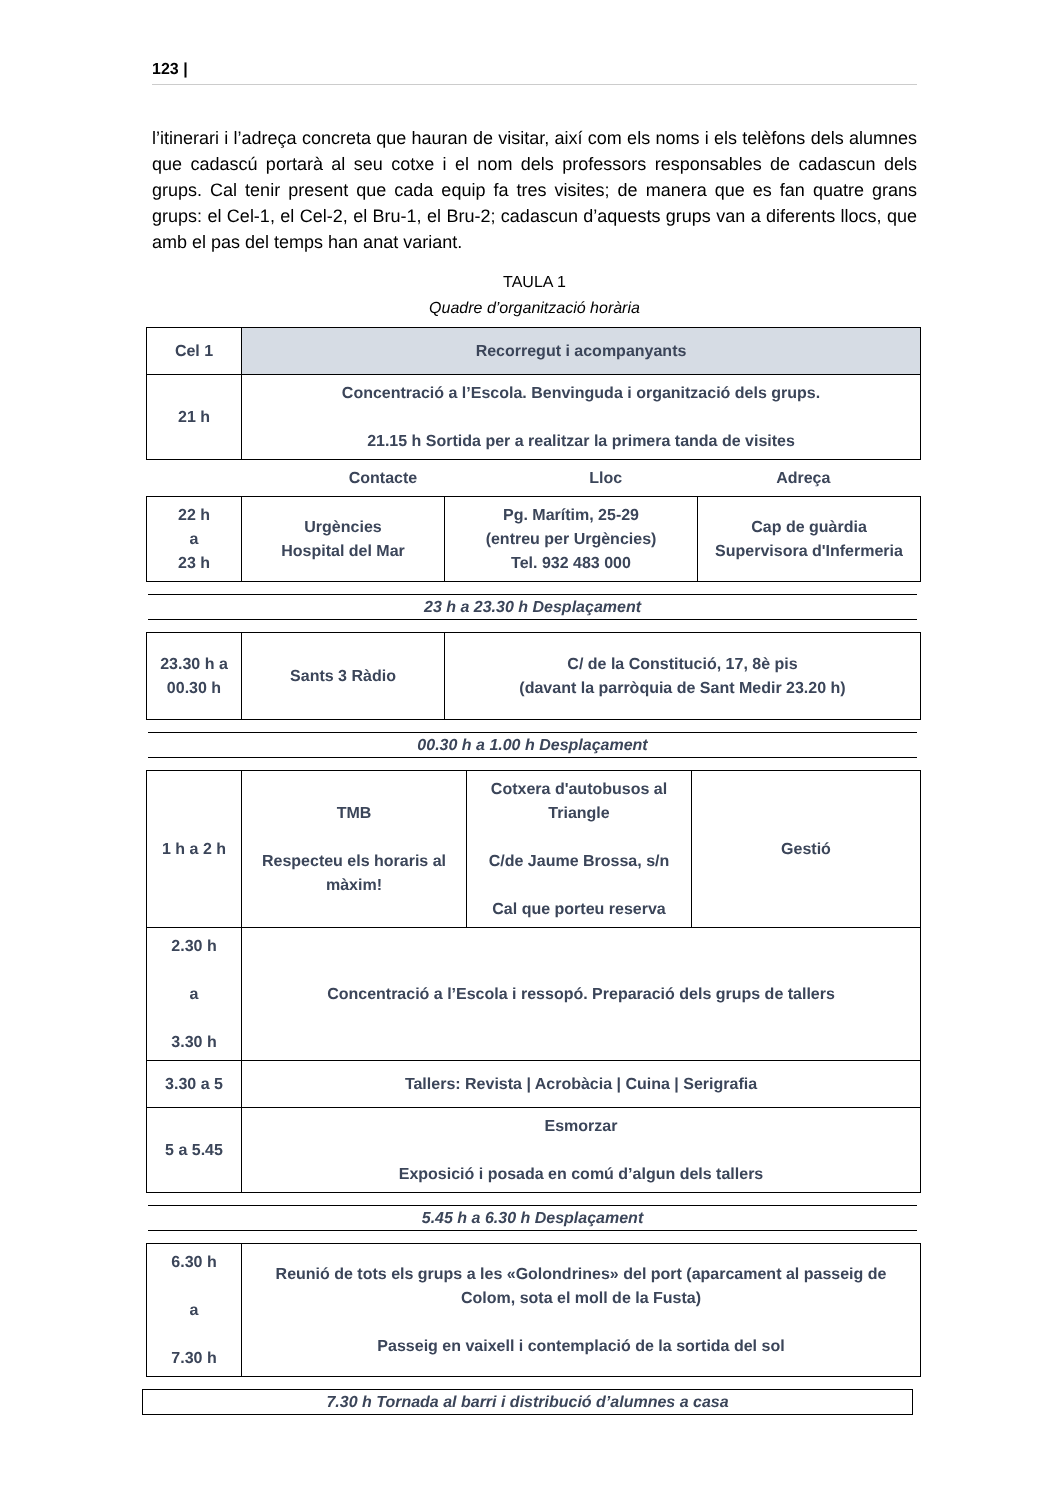123 |
l’itinerari i l’adreça concreta que hauran de visitar, així com els noms i els telèfons dels alumnes que cadascú portarà al seu cotxe i el nom dels professors responsables de cadascun dels grups. Cal tenir present que cada equip fa tres visites; de manera que es fan quatre grans grups: el Cel-1, el Cel-2, el Bru-1, el Bru-2; cadascun d’aquests grups van a diferents llocs, que amb el pas del temps han anat variant.
TAULA 1
Quadre d’organització horària
| Cel 1 | Recorregut i acompanyants |
| 21 h | Concentració a l’Escola. Benvinguda i organització dels grups. 21.15 h Sortida per a realitzar la primera tanda de visites |
| | Contacte | Lloc | Adreça |
| 22 h a 23 h | Urgències Hospital del Mar | Pg. Marítim, 25-29 (entreu per Urgències) Tel. 932 483 000 | Cap de guàrdia Supervisora d'Infermeria |
23 h a 23.30 h Desplaçament
| 23.30 h a 00.30 h | Sants 3 Ràdio | C/ de la Constitució, 17, 8è pis (davant la parròquia de Sant Medir 23.20 h) |
00.30 h a 1.00 h Desplaçament
| 1 h a 2 h | TMB Respecteu els horaris al màxim! | Cotxera d'autobusos al Triangle C/de Jaume Brossa, s/n Cal que porteu reserva | Gestió |
| 2.30 h a 3.30 h | Concentració a l’Escola i ressopó. Preparació dels grups de tallers | | |
| 3.30 a 5 | Tallers: Revista / Acrobàcia / Cuina / Serigrafia | | |
| 5 a 5.45 | Esmorzar Exposició i posada en comú d’algun dels tallers | | |
5.45 h a 6.30 h Desplaçament
| 6.30 h a 7.30 h | Reunió de tots els grups a les «Golondrines» del port (aparcament al passeig de Colom, sota el moll de la Fusta) Passeig en vaixell i contemplació de la sortida del sol |
7.30 h Tornada al barri i distribució d’alumnes a casa